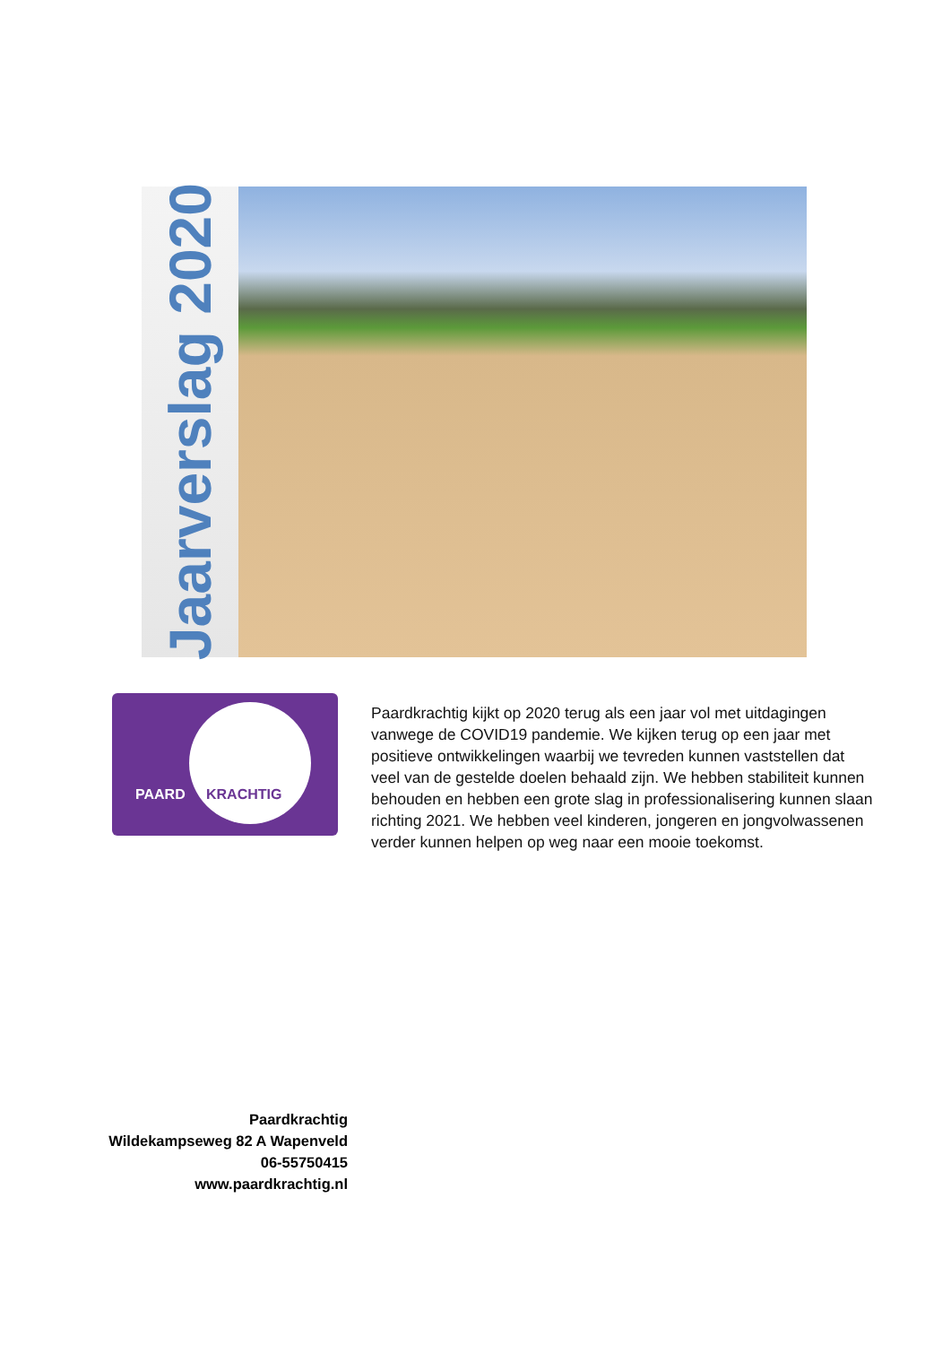Jaarverslag 2020
PAARD KRACHTIG
Paardkrachtig kijkt op 2020 terug als een jaar vol met uitdagingen vanwege de COVID19 pandemie. We kijken terug op een jaar met positieve ontwikkelingen waarbij we tevreden kunnen vaststellen dat veel van de gestelde doelen behaald zijn. We hebben stabiliteit kunnen behouden en hebben een grote slag in professionalisering kunnen slaan richting 2021. We hebben veel kinderen, jongeren en jongvolwassenen verder kunnen helpen op weg naar een mooie toekomst.
Paardkrachtig
Wildekampseweg 82 A Wapenveld
06-55750415
www.paardkrachtig.nl